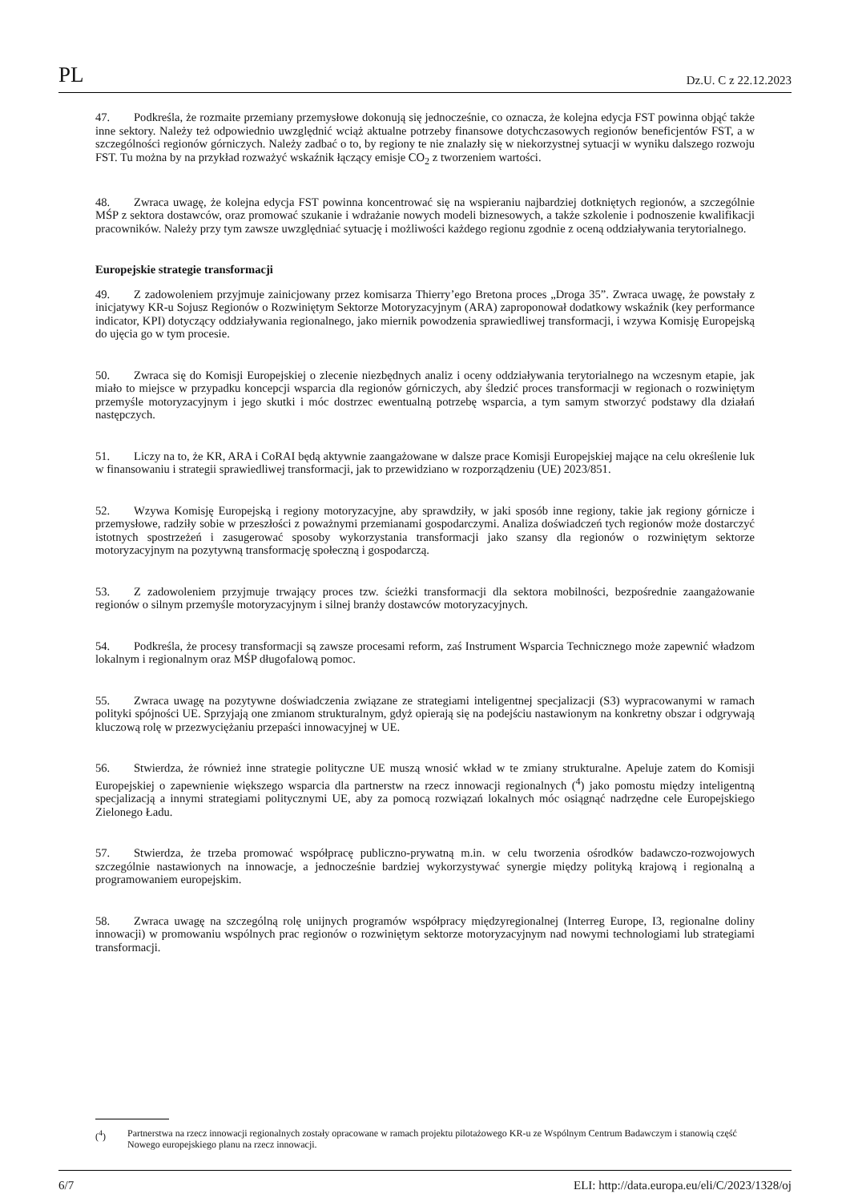PL Dz.U. C z 22.12.2023
47. Podkreśla, że rozmaite przemiany przemysłowe dokonują się jednocześnie, co oznacza, że kolejna edycja FST powinna objąć także inne sektory. Należy też odpowiednio uwzględnić wciąż aktualne potrzeby finansowe dotychczasowych regionów beneficjentów FST, a w szczególności regionów górniczych. Należy zadbać o to, by regiony te nie znalazły się w niekorzystnej sytuacji w wyniku dalszego rozwoju FST. Tu można by na przykład rozważyć wskaźnik łączący emisje CO<sub>2</sub> z tworzeniem wartości.
48. Zwraca uwagę, że kolejna edycja FST powinna koncentrować się na wspieraniu najbardziej dotkniętych regionów, a szczególnie MŚP z sektora dostawców, oraz promować szukanie i wdrażanie nowych modeli biznesowych, a także szkolenie i podnoszenie kwalifikacji pracowników. Należy przy tym zawsze uwzględniać sytuację i możliwości każdego regionu zgodnie z oceną oddziaływania terytorialnego.
Europejskie strategie transformacji
49. Z zadowoleniem przyjmuje zainicjowany przez komisarza Thierry’ego Bretona proces „Droga 35”. Zwraca uwagę, że powstały z inicjatywy KR-u Sojusz Regionów o Rozwiniętym Sektorze Motoryzacyjnym (ARA) zaproponował dodatkowy wskaźnik (key performance indicator, KPI) dotyczący oddziaływania regionalnego, jako miernik powodzenia sprawiedliwej transformacji, i wzywa Komisję Europejską do ujęcia go w tym procesie.
50. Zwraca się do Komisji Europejskiej o zlecenie niezbędnych analiz i oceny oddziaływania terytorialnego na wczesnym etapie, jak miało to miejsce w przypadku koncepcji wsparcia dla regionów górniczych, aby śledzić proces transformacji w regionach o rozwiniętym przemyśle motoryzacyjnym i jego skutki i móc dostrzec ewentualną potrzebę wsparcia, a tym samym stworzyć podstawy dla działań następczych.
51. Liczy na to, że KR, ARA i CoRAI będą aktywnie zaangażowane w dalsze prace Komisji Europejskiej mające na celu określenie luk w finansowaniu i strategii sprawiedliwej transformacji, jak to przewidziano w rozporządzeniu (UE) 2023/851.
52. Wzywa Komisję Europejską i regiony motoryzacyjne, aby sprawdziły, w jaki sposób inne regiony, takie jak regiony górnicze i przemysłowe, radziły sobie w przeszłości z poważnymi przemianami gospodarczymi. Analiza doświadczeń tych regionów może dostarczyć istotnych spostrzeżeń i zasugerować sposoby wykorzystania transformacji jako szansy dla regionów o rozwiniętym sektorze motoryzacyjnym na pozytywną transformację społeczną i gospodarczą.
53. Z zadowoleniem przyjmuje trwający proces tzw. ścieżki transformacji dla sektora mobilności, bezpośrednie zaangażowanie regionów o silnym przemyśle motoryzacyjnym i silnej branży dostawców motoryzacyjnych.
54. Podkreśla, że procesy transformacji są zawsze procesami reform, zaś Instrument Wsparcia Technicznego może zapewnić władzom lokalnym i regionalnym oraz MŚP długofalową pomoc.
55. Zwraca uwagę na pozytywne doświadczenia związane ze strategiami inteligentnej specjalizacji (S3) wypracowanymi w ramach polityki spójności UE. Sprzyjają one zmianom strukturalnym, gdyż opierają się na podejściu nastawionym na konkretny obszar i odgrywają kluczową rolę w przezwyciężaniu przepaści innowacyjnej w UE.
56. Stwierdza, że również inne strategie polityczne UE muszą wnosić wkład w te zmiany strukturalne. Apeluje zatem do Komisji Europejskiej o zapewnienie większego wsparcia dla partnerstw na rzecz innowacji regionalnych (<sup>4</sup>) jako pomostu między inteligentną specjalizacją a innymi strategiami politycznymi UE, aby za pomocą rozwiązań lokalnych móc osiągnąć nadrzędne cele Europejskiego Zielonego Ładu.
57. Stwierdza, że trzeba promować współpracę publiczno-prywatną m.in. w celu tworzenia ośrodków badawczo-rozwojowych szczególnie nastawionych na innowacje, a jednocześnie bardziej wykorzystywać synergie między polityką krajową i regionalną a programowaniem europejskim.
58. Zwraca uwagę na szczególną rolę unijnych programów współpracy międzyregionalnej (Interreg Europe, I3, regionalne doliny innowacji) w promowaniu wspólnych prac regionów o rozwiniętym sektorze motoryzacyjnym nad nowymi technologiami lub strategiami transformacji.
(<sup>4</sup>) Partnerstwa na rzecz innowacji regionalnych zostały opracowane w ramach projektu pilotażowego KR-u ze Wspólnym Centrum Badawczym i stanowią część Nowego europejskiego planu na rzecz innowacji.
6/7 ELI: http://data.europa.eu/eli/C/2023/1328/oj